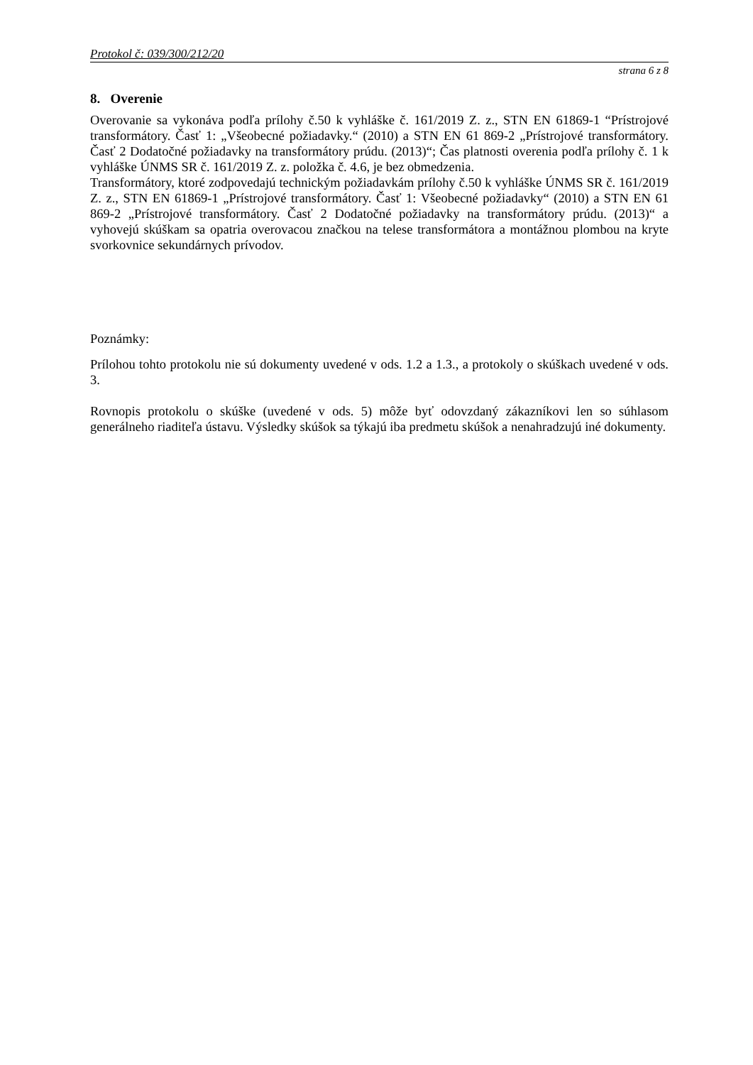Protokol č: 039/300/212/20
strana 6 z 8
8. Overenie
Overovanie sa vykonáva podľa prílohy č.50 k vyhláške č. 161/2019 Z. z., STN EN 61869-1 “Prístrojové transformátory. Časť 1: „Všeobecné požiadavky.“ (2010) a STN EN 61 869-2 „Prístrojové transformátory. Časť 2 Dodatočné požiadavky na transformátory prúdu. (2013)“; Čas platnosti overenia podľa prílohy č. 1 k vyhláške ÚNMS SR č. 161/2019 Z. z. položka č. 4.6, je bez obmedzenia.
Transformátory, ktoré zodpovedajú technickým požiadavkám prílohy č.50 k vyhláške ÚNMS SR č. 161/2019 Z. z., STN EN 61869-1 „Prístrojové transformátory. Časť 1: Všeobecné požiadavky“ (2010) a STN EN 61 869-2 „Prístrojové transformátory. Časť 2 Dodatočné požiadavky na transformátory prúdu. (2013)“ a vyhovejú skúškam sa opatria overovacou značkou na telese transformátora a montážnou plombou na kryte svorkovnice sekundárnych prívodov.
Poznámky:
Prílohou tohto protokolu nie sú dokumenty uvedené v ods. 1.2 a 1.3., a protokoly o skúškach uvedené v ods. 3.
Rovnopis protokolu o skúške (uvedené v ods. 5) môže byť odovzdaný zákazníkovi len so súhlasom generálneho riaditeľa ústavu. Výsledky skúšok sa týkajú iba predmetu skúšok a nenahradzujú iné dokumenty.